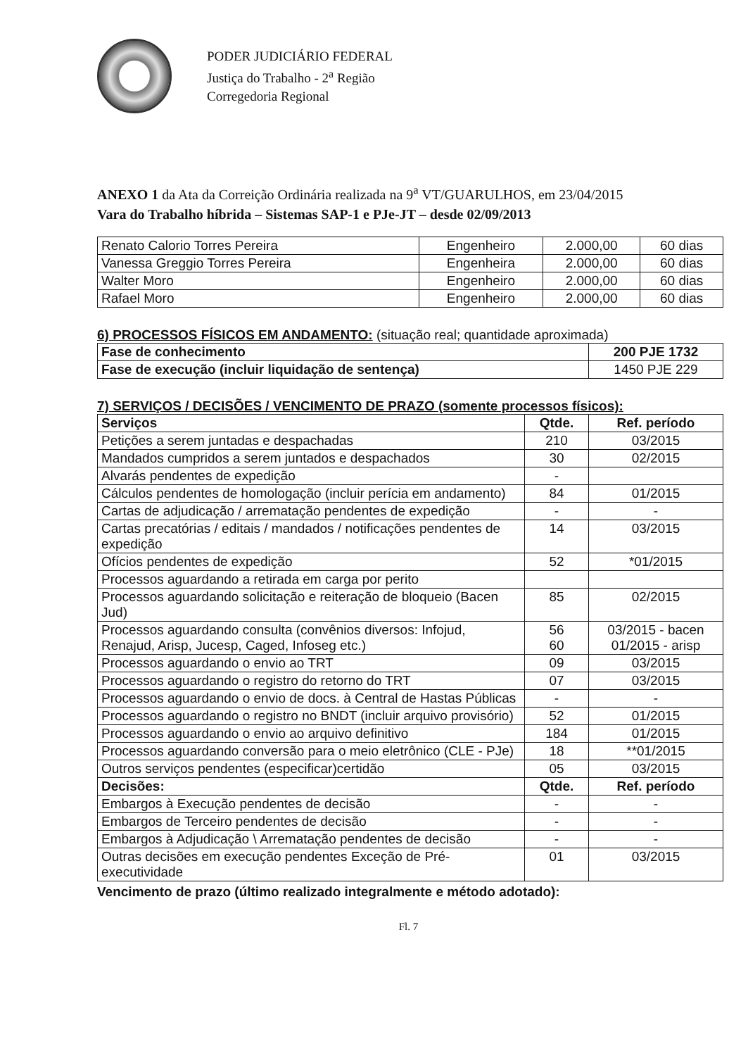PODER JUDICIÁRIO FEDERAL
Justiça do Trabalho - 2<sup>a</sup> Região
Corregedoria Regional
ANEXO 1 da Ata da Correição Ordinária realizada na 9<sup>a</sup> VT/GUARULHOS, em 23/04/2015
Vara do Trabalho híbrida – Sistemas SAP-1 e PJe-JT – desde 02/09/2013
| Renato Calorio Torres Pereira | Engenheiro | 2.000,00 | 60 dias |
| Vanessa Greggio Torres Pereira | Engenheira | 2.000,00 | 60 dias |
| Walter Moro | Engenheiro | 2.000,00 | 60 dias |
| Rafael Moro | Engenheiro | 2.000,00 | 60 dias |
6) PROCESSOS FÍSICOS EM ANDAMENTO: (situação real; quantidade aproximada)
| Fase de conhecimento | 200 PJE 1732 |
| --- | --- |
| Fase de execução (incluir liquidação de sentença) | 1450 PJE 229 |
7) SERVIÇOS / DECISÕES / VENCIMENTO DE PRAZO (somente processos físicos):
| Serviços | Qtde. | Ref. período |
| --- | --- | --- |
| Petições a serem juntadas e despachadas | 210 | 03/2015 |
| Mandados cumpridos a serem juntados e despachados | 30 | 02/2015 |
| Alvarás pendentes de expedição | - | |
| Cálculos pendentes de homologação (incluir perícia em andamento) | 84 | 01/2015 |
| Cartas de adjudicação / arrematação pendentes de expedição | - | - |
| Cartas precatórias / editais / mandados / notificações pendentes de expedição | 14 | 03/2015 |
| Ofícios pendentes de expedição | 52 | *01/2015 |
| Processos aguardando a retirada em carga por perito | | |
| Processos aguardando solicitação e reiteração de bloqueio (Bacen Jud) | 85 | 02/2015 |
| Processos aguardando consulta (convênios diversos: Infojud, Renajud, Arisp, Jucesp, Caged, Infoseg etc.) | 56 60 | 03/2015 - bacen 01/2015 - arisp |
| Processos aguardando o envio ao TRT | 09 | 03/2015 |
| Processos aguardando o registro do retorno do TRT | 07 | 03/2015 |
| Processos aguardando o envio de docs. à Central de Hastas Públicas | - | - |
| Processos aguardando o registro no BNDT (incluir arquivo provisório) | 52 | 01/2015 |
| Processos aguardando o envio ao arquivo definitivo | 184 | 01/2015 |
| Processos aguardando conversão para o meio eletrônico (CLE - PJe) | 18 | **01/2015 |
| Outros serviços pendentes (especificar)certidão | 05 | 03/2015 |
| Decisões: | Qtde. | Ref. período |
| Embargos à Execução pendentes de decisão | - | - |
| Embargos de Terceiro pendentes de decisão | - | - |
| Embargos à Adjudicação \ Arrematação pendentes de decisão | - | - |
| Outras decisões em execução pendentes Exceção de Pré-executividade | 01 | 03/2015 |
Vencimento de prazo (último realizado integralmente e método adotado):
Fl. 7